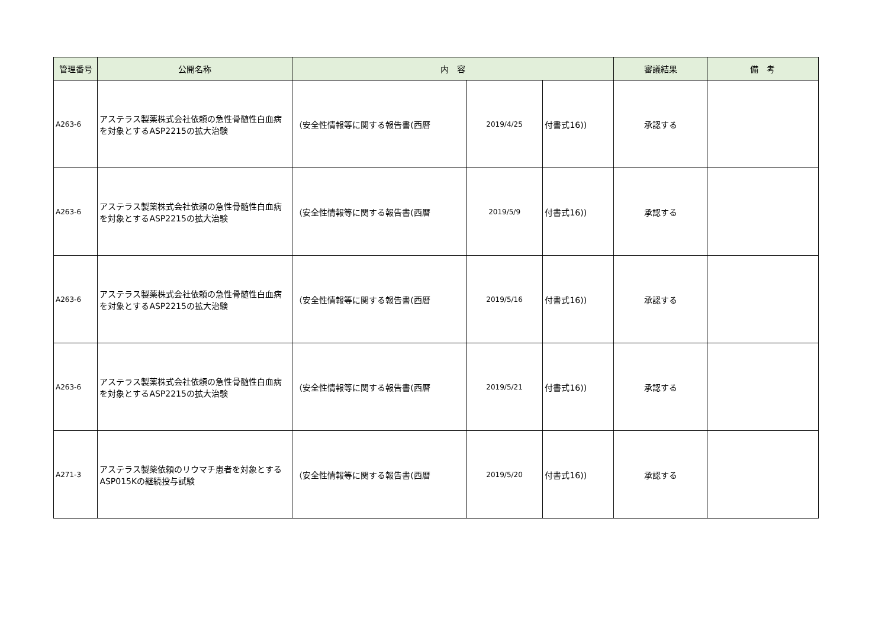| 管理番号 | 公開名称 | 内 容 | | | 審議結果 | 備 考 |
| --- | --- | --- | --- | --- | --- | --- |
| A263-6 | アステラス製薬株式会社依頼の急性骨髄性白血病を対象とするASP2215の拡大治験 | （安全性情報等に関する報告書(西暦 | 2019/4/25 | 付書式16)) | 承認する | |
| A263-6 | アステラス製薬株式会社依頼の急性骨髄性白血病を対象とするASP2215の拡大治験 | （安全性情報等に関する報告書(西暦 | 2019/5/9 | 付書式16)) | 承認する | |
| A263-6 | アステラス製薬株式会社依頼の急性骨髄性白血病を対象とするASP2215の拡大治験 | （安全性情報等に関する報告書(西暦 | 2019/5/16 | 付書式16)) | 承認する | |
| A263-6 | アステラス製薬株式会社依頼の急性骨髄性白血病を対象とするASP2215の拡大治験 | （安全性情報等に関する報告書(西暦 | 2019/5/21 | 付書式16)) | 承認する | |
| A271-3 | アステラス製薬依頼のリウマチ患者を対象とするASP015Kの継続投与試験 | （安全性情報等に関する報告書(西暦 | 2019/5/20 | 付書式16)) | 承認する | |